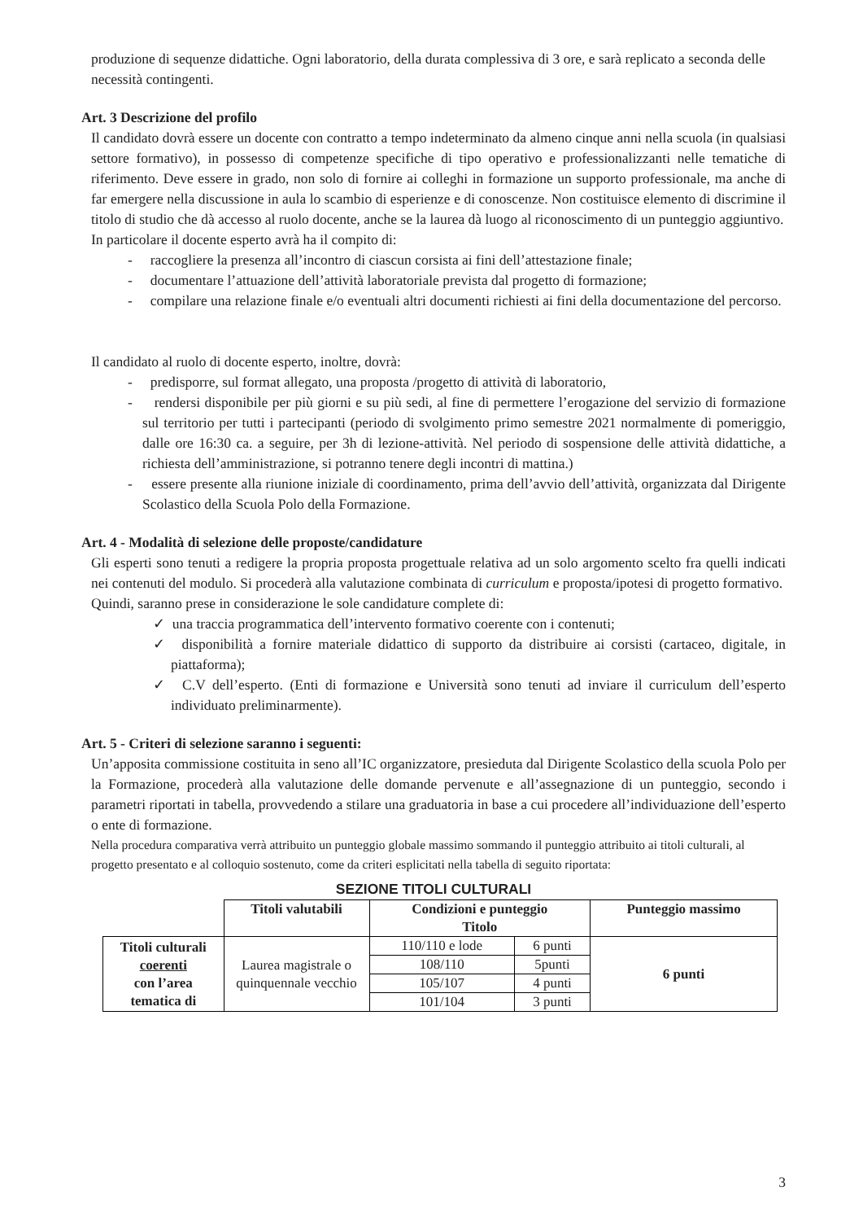produzione di sequenze didattiche. Ogni laboratorio, della durata complessiva di 3 ore, e sarà replicato a seconda delle necessità contingenti.
Art. 3 Descrizione del profilo
Il candidato dovrà essere un docente con contratto a tempo indeterminato da almeno cinque anni nella scuola (in qualsiasi settore formativo), in possesso di competenze specifiche di tipo operativo e professionalizzanti nelle tematiche di riferimento. Deve essere in grado, non solo di fornire ai colleghi in formazione un supporto professionale, ma anche di far emergere nella discussione in aula lo scambio di esperienze e di conoscenze. Non costituisce elemento di discrimine il titolo di studio che dà accesso al ruolo docente, anche se la laurea dà luogo al riconoscimento di un punteggio aggiuntivo.
In particolare il docente esperto avrà ha il compito di:
- raccogliere la presenza all’incontro di ciascun corsista ai fini dell’attestazione finale;
- documentare l’attuazione dell’attività laboratoriale prevista dal progetto di formazione;
- compilare una relazione finale e/o eventuali altri documenti richiesti ai fini della documentazione del percorso.
Il candidato al ruolo di docente esperto, inoltre, dovrà:
- predisporre, sul format allegato, una proposta /progetto di attività di laboratorio,
- rendersi disponibile per più giorni e su più sedi, al fine di permettere l’erogazione del servizio di formazione sul territorio per tutti i partecipanti (periodo di svolgimento primo semestre 2021 normalmente di pomeriggio, dalle ore 16:30 ca. a seguire, per 3h di lezione-attività. Nel periodo di sospensione delle attività didattiche, a richiesta dell’amministrazione, si potranno tenere degli incontri di mattina.)
- essere presente alla riunione iniziale di coordinamento, prima dell’avvio dell’attività, organizzata dal Dirigente Scolastico della Scuola Polo della Formazione.
Art. 4 - Modalità di selezione delle proposte/candidature
Gli esperti sono tenuti a redigere la propria proposta progettuale relativa ad un solo argomento scelto fra quelli indicati nei contenuti del modulo. Si procederà alla valutazione combinata di curriculum e proposta/ipotesi di progetto formativo.
Quindi, saranno prese in considerazione le sole candidature complete di:
✓ una traccia programmatica dell’intervento formativo coerente con i contenuti;
✓ disponibilità a fornire materiale didattico di supporto da distribuire ai corsisti (cartaceo, digitale, in piattaforma);
✓ C.V dell’esperto. (Enti di formazione e Università sono tenuti ad inviare il curriculum dell’esperto individuato preliminarmente).
Art. 5 - Criteri di selezione saranno i seguenti:
Un’apposita commissione costituita in seno all’IC organizzatore, presieduta dal Dirigente Scolastico della scuola Polo per la Formazione, procederà alla valutazione delle domande pervenute e all’assegnazione di un punteggio, secondo i parametri riportati in tabella, provvedendo a stilare una graduatoria in base a cui procedere all’individuazione dell’esperto o ente di formazione.
Nella procedura comparativa verrà attribuito un punteggio globale massimo sommando il punteggio attribuito ai titoli culturali, al progetto presentato e al colloquio sostenuto, come da criteri esplicitati nella tabella di seguito riportata:
SEZIONE TITOLI CULTURALI
| | Titoli valutabili | Condizioni e punteggio Titolo | | Punteggio massimo |
| --- | --- | --- | --- | --- |
| Titoli culturali coerenti con l’area tematica di | Laurea magistrale o quinquennale vecchio | 110/110 e lode | 6 punti | 6 punti |
| | | 108/110 | 5punti | |
| | | 105/107 | 4 punti | |
| | | 101/104 | 3 punti | |
3